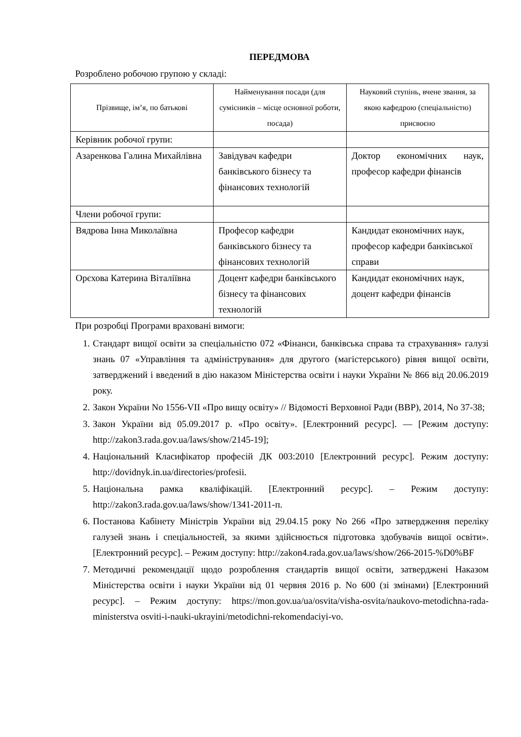ПЕРЕДМОВА
Розроблено робочою групою у складі:
| Прізвище, ім’я, по батькові | Найменування посади (для сумісників – місце основної роботи, посада) | Науковий ступінь, вчене звання, за якою кафедрою (спеціальністю) присвоєно |
| --- | --- | --- |
| Керівник робочої групи: | | |
| Азаренкова Галина Михайлівна | Завідувач кафедри банківського бізнесу та фінансових технологій | Доктор економічних наук, професор кафедри фінансів |
| Члени робочої групи: | | |
| Вядрова Інна Миколаївна | Професор кафедри банківського бізнесу та фінансових технологій | Кандидат економічних наук, професор кафедри банківської справи |
| Орєхова Катерина Віталіївна | Доцент кафедри банківського бізнесу та фінансових технологій | Кандидат економічних наук, доцент кафедри фінансів |
При розробці Програми враховані вимоги:
1. Стандарт вищої освіти за спеціальністю 072 «Фінанси, банківська справа та страхування» галузі знань 07 «Управління та адміністрування» для другого (магістерського) рівня вищої освіти, затверджений і введений в дію наказом Міністерства освіти і науки України № 866 від 20.06.2019 року.
2. Закон України No 1556-VII «Про вищу освіту» // Відомості Верховної Ради (ВВР), 2014, No 37-38;
3. Закон України від 05.09.2017 р. «Про освіту». [Електронний ресурс]. — [Режим доступу: http://zakon3.rada.gov.ua/laws/show/2145-19];
4. Національний Класифікатор професій ДК 003:2010 [Електронний ресурс]. Режим доступу: http://dovidnyk.in.ua/directories/profesii.
5. Національна рамка кваліфікацій. [Електронний ресурс]. – Режим доступу: http://zakon3.rada.gov.ua/laws/show/1341-2011-п.
6. Постанова Кабінету Міністрів України від 29.04.15 року No 266 «Про затвердження переліку галузей знань і спеціальностей, за якими здійснюється підготовка здобувачів вищої освіти». [Електронний ресурс]. – Режим доступу: http://zakon4.rada.gov.ua/laws/show/266-2015-%D0%BF
7. Методичні рекомендації щодо розроблення стандартів вищої освіти, затверджені Наказом Міністерства освіти і науки України від 01 червня 2016 р. No 600 (зі змінами) [Електронний ресурс]. – Режим доступу: https://mon.gov.ua/ua/osvita/visha-osvita/naukovo-metodichna-rada-ministerstva osviti-i-nauki-ukrayini/metodichni-rekomendaciyi-vo.